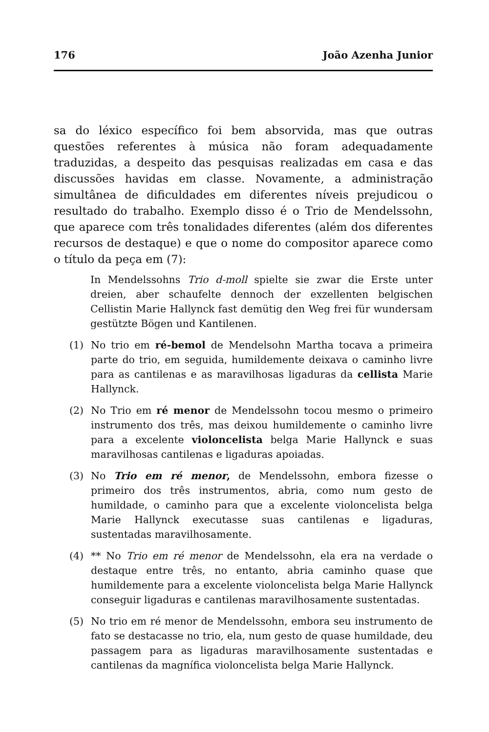176 João Azenha Junior
sa do léxico específico foi bem absorvida, mas que outras questões referentes à música não foram adequadamente traduzidas, a despeito das pesquisas realizadas em casa e das discussões havidas em classe. Novamente, a administração simultânea de dificuldades em diferentes níveis prejudicou o resultado do trabalho. Exemplo disso é o Trio de Mendelssohn, que aparece com três tonalidades diferentes (além dos diferentes recursos de destaque) e que o nome do compositor aparece como o título da peça em (7):
In Mendelssohns Trio d-moll spielte sie zwar die Erste unter dreien, aber schaufelte dennoch der exzellenten belgischen Cellistin Marie Hallynck fast demütig den Weg frei für wundersam gestützte Bögen und Kantilenen.
(1) No trio em ré-bemol de Mendelsohn Martha tocava a primeira parte do trio, em seguida, humildemente deixava o caminho livre para as cantilenas e as maravilhosas ligaduras da cellista Marie Hallynck.
(2) No Trio em ré menor de Mendelssohn tocou mesmo o primeiro instrumento dos três, mas deixou humildemente o caminho livre para a excelente violoncelista belga Marie Hallynck e suas maravilhosas cantilenas e ligaduras apoiadas.
(3) No Trio em ré menor, de Mendelssohn, embora fizesse o primeiro dos três instrumentos, abria, como num gesto de humildade, o caminho para que a excelente violoncelista belga Marie Hallynck executasse suas cantilenas e ligaduras, sustentadas maravilhosamente.
(4) ** No Trio em ré menor de Mendelssohn, ela era na verdade o destaque entre três, no entanto, abria caminho quase que humildemente para a excelente violoncelista belga Marie Hallynck conseguir ligaduras e cantilenas maravilhosamente sustentadas.
(5) No trio em ré menor de Mendelssohn, embora seu instrumento de fato se destacasse no trio, ela, num gesto de quase humildade, deu passagem para as ligaduras maravilhosamente sustentadas e cantilenas da magnífica violoncelista belga Marie Hallynck.